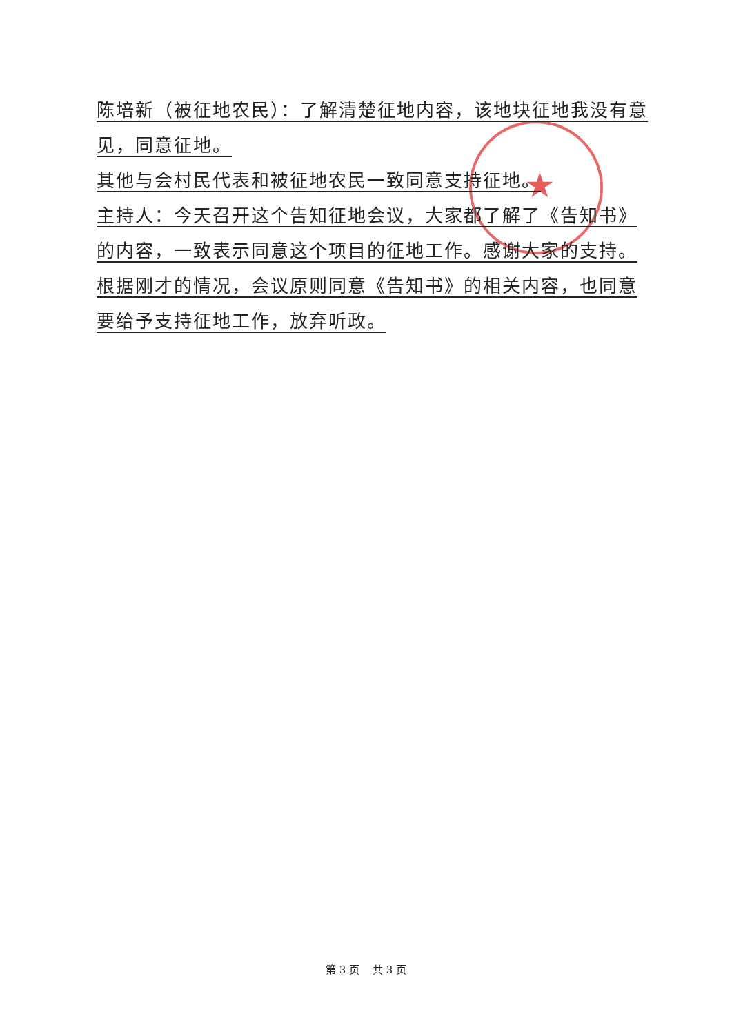★
陈培新（被征地农民）：了解清楚征地内容，该地块征地我没有意见，同意征地。
其他与会村民代表和被征地农民一致同意支持征地。
主持人：今天召开这个告知征地会议，大家都了解了《告知书》的内容，一致表示同意这个项目的征地工作。感谢大家的支持。根据刚才的情况，会议原则同意《告知书》的相关内容，也同意要给予支持征地工作，放弃听政。
第 3 页 共 3 页